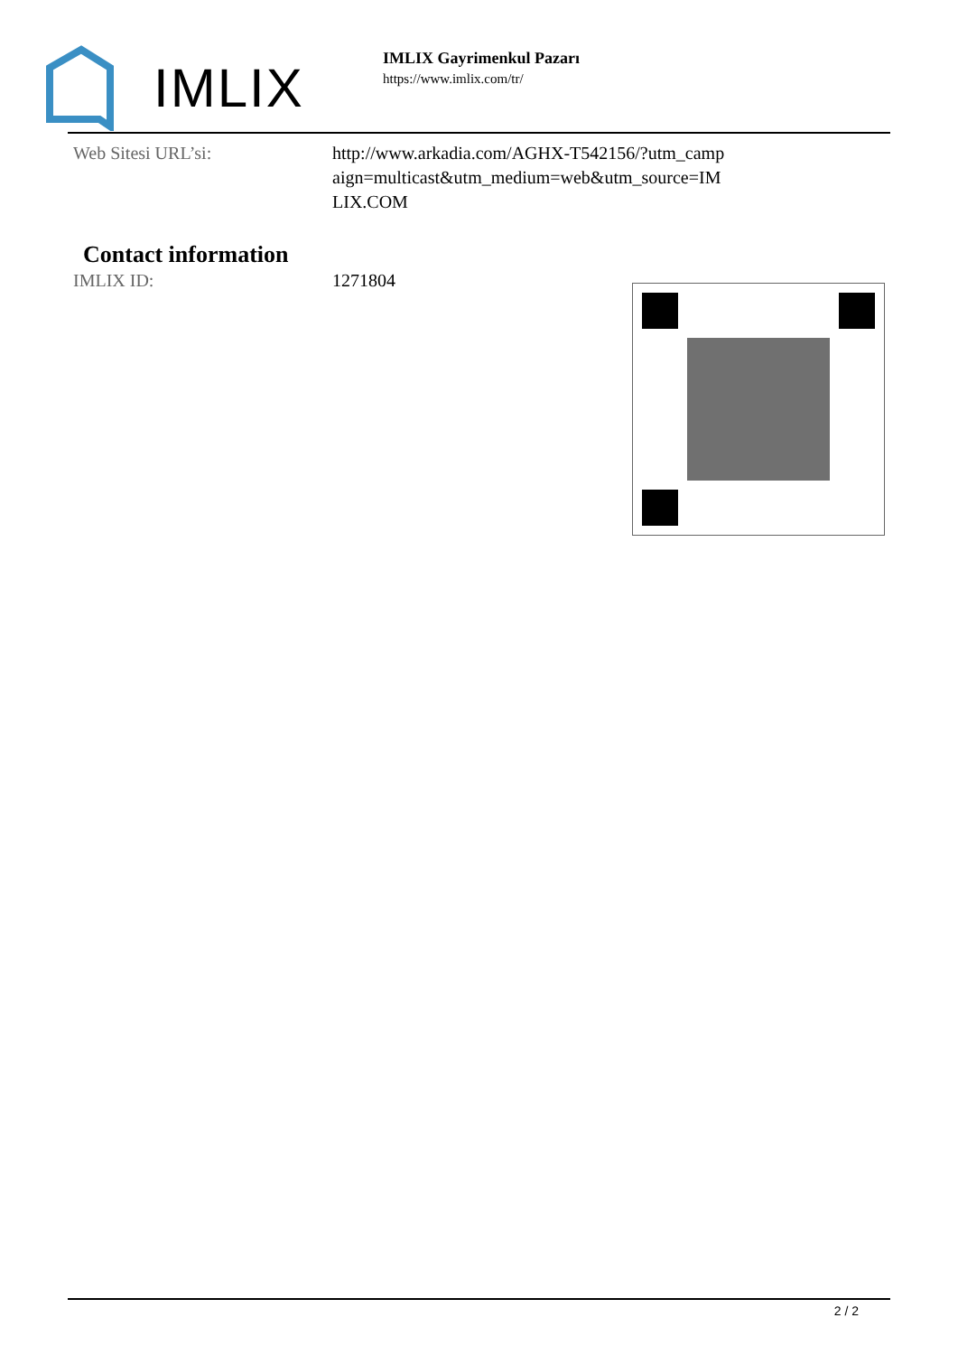IMLIX
IMLIX Gayrimenkul Pazarı
https://www.imlix.com/tr/
Web Sitesi URL’si: http://www.arkadia.com/AGHX-T542156/?utm_campaign=multicast&utm_medium=web&utm_source=IMLIX.COM
Contact information
IMLIX ID: 1271804
2 / 2